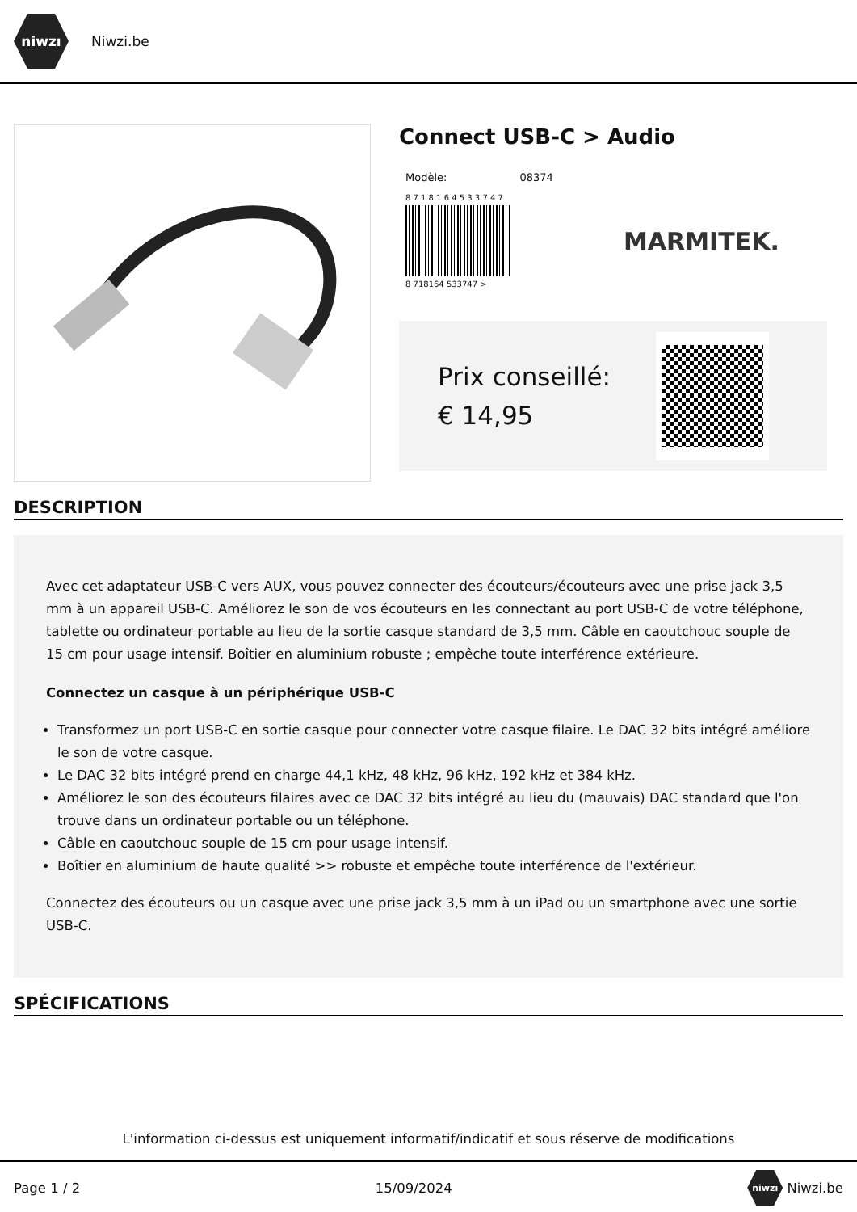niwzı
Niwzi.be
Connect USB-C > Audio
Modèle: 08374
8 7 1 8 1 6 4 5 3 3 7 4 7
8 718164 533747 >
MARMITEK.
Prix conseillé: € 14,95
DESCRIPTION
Avec cet adaptateur USB-C vers AUX, vous pouvez connecter des écouteurs/écouteurs avec une prise jack 3,5 mm à un appareil USB-C. Améliorez le son de vos écouteurs en les connectant au port USB-C de votre téléphone, tablette ou ordinateur portable au lieu de la sortie casque standard de 3,5 mm. Câble en caoutchouc souple de 15 cm pour usage intensif. Boîtier en aluminium robuste ; empêche toute interférence extérieure.
Connectez un casque à un périphérique USB-C
Transformez un port USB-C en sortie casque pour connecter votre casque filaire. Le DAC 32 bits intégré améliore le son de votre casque.
Le DAC 32 bits intégré prend en charge 44,1 kHz, 48 kHz, 96 kHz, 192 kHz et 384 kHz.
Améliorez le son des écouteurs filaires avec ce DAC 32 bits intégré au lieu du (mauvais) DAC standard que l'on trouve dans un ordinateur portable ou un téléphone.
Câble en caoutchouc souple de 15 cm pour usage intensif.
Boîtier en aluminium de haute qualité >> robuste et empêche toute interférence de l'extérieur.
Connectez des écouteurs ou un casque avec une prise jack 3,5 mm à un iPad ou un smartphone avec une sortie USB-C.
SPÉCIFICATIONS
L'information ci-dessus est uniquement informatif/indicatif et sous réserve de modifications
Page 1 / 2 15/09/2024 niwzı Niwzi.be